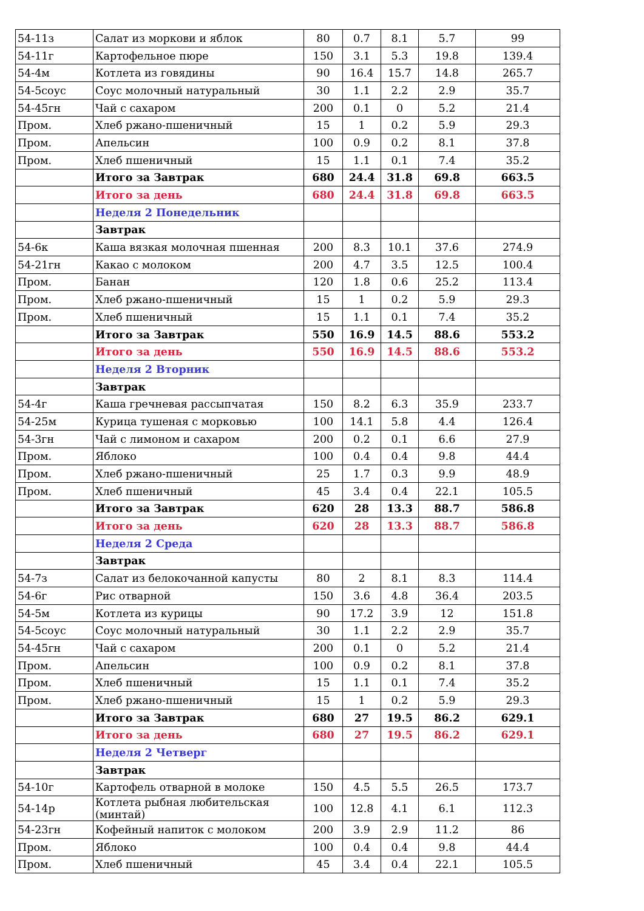| 54-11з | Салат из моркови и яблок | 80 | 0.7 | 8.1 | 5.7 | 99 |
| 54-11г | Картофельное пюре | 150 | 3.1 | 5.3 | 19.8 | 139.4 |
| 54-4м | Котлета из говядины | 90 | 16.4 | 15.7 | 14.8 | 265.7 |
| 54-5соус | Соус молочный натуральный | 30 | 1.1 | 2.2 | 2.9 | 35.7 |
| 54-45гн | Чай с сахаром | 200 | 0.1 | 0 | 5.2 | 21.4 |
| Пром. | Хлеб ржано-пшеничный | 15 | 1 | 0.2 | 5.9 | 29.3 |
| Пром. | Апельсин | 100 | 0.9 | 0.2 | 8.1 | 37.8 |
| Пром. | Хлеб пшеничный | 15 | 1.1 | 0.1 | 7.4 | 35.2 |
| | Итого за Завтрак | 680 | 24.4 | 31.8 | 69.8 | 663.5 |
| | Итого за день | 680 | 24.4 | 31.8 | 69.8 | 663.5 |
| | Неделя 2 Понедельник | | | | | |
| | Завтрак | | | | | |
| 54-6к | Каша вязкая молочная пшенная | 200 | 8.3 | 10.1 | 37.6 | 274.9 |
| 54-21гн | Какао с молоком | 200 | 4.7 | 3.5 | 12.5 | 100.4 |
| Пром. | Банан | 120 | 1.8 | 0.6 | 25.2 | 113.4 |
| Пром. | Хлеб ржано-пшеничный | 15 | 1 | 0.2 | 5.9 | 29.3 |
| Пром. | Хлеб пшеничный | 15 | 1.1 | 0.1 | 7.4 | 35.2 |
| | Итого за Завтрак | 550 | 16.9 | 14.5 | 88.6 | 553.2 |
| | Итого за день | 550 | 16.9 | 14.5 | 88.6 | 553.2 |
| | Неделя 2 Вторник | | | | | |
| | Завтрак | | | | | |
| 54-4г | Каша гречневая рассыпчатая | 150 | 8.2 | 6.3 | 35.9 | 233.7 |
| 54-25м | Курица тушеная с морковью | 100 | 14.1 | 5.8 | 4.4 | 126.4 |
| 54-3гн | Чай с лимоном и сахаром | 200 | 0.2 | 0.1 | 6.6 | 27.9 |
| Пром. | Яблоко | 100 | 0.4 | 0.4 | 9.8 | 44.4 |
| Пром. | Хлеб ржано-пшеничный | 25 | 1.7 | 0.3 | 9.9 | 48.9 |
| Пром. | Хлеб пшеничный | 45 | 3.4 | 0.4 | 22.1 | 105.5 |
| | Итого за Завтрак | 620 | 28 | 13.3 | 88.7 | 586.8 |
| | Итого за день | 620 | 28 | 13.3 | 88.7 | 586.8 |
| | Неделя 2 Среда | | | | | |
| | Завтрак | | | | | |
| 54-7з | Салат из белокочанной капусты | 80 | 2 | 8.1 | 8.3 | 114.4 |
| 54-6г | Рис отварной | 150 | 3.6 | 4.8 | 36.4 | 203.5 |
| 54-5м | Котлета из курицы | 90 | 17.2 | 3.9 | 12 | 151.8 |
| 54-5соус | Соус молочный натуральный | 30 | 1.1 | 2.2 | 2.9 | 35.7 |
| 54-45гн | Чай с сахаром | 200 | 0.1 | 0 | 5.2 | 21.4 |
| Пром. | Апельсин | 100 | 0.9 | 0.2 | 8.1 | 37.8 |
| Пром. | Хлеб пшеничный | 15 | 1.1 | 0.1 | 7.4 | 35.2 |
| Пром. | Хлеб ржано-пшеничный | 15 | 1 | 0.2 | 5.9 | 29.3 |
| | Итого за Завтрак | 680 | 27 | 19.5 | 86.2 | 629.1 |
| | Итого за день | 680 | 27 | 19.5 | 86.2 | 629.1 |
| | Неделя 2 Четверг | | | | | |
| | Завтрак | | | | | |
| 54-10г | Картофель отварной в молоке | 150 | 4.5 | 5.5 | 26.5 | 173.7 |
| 54-14р | Котлета рыбная любительская (минтай) | 100 | 12.8 | 4.1 | 6.1 | 112.3 |
| 54-23гн | Кофейный напиток с молоком | 200 | 3.9 | 2.9 | 11.2 | 86 |
| Пром. | Яблоко | 100 | 0.4 | 0.4 | 9.8 | 44.4 |
| Пром. | Хлеб пшеничный | 45 | 3.4 | 0.4 | 22.1 | 105.5 |